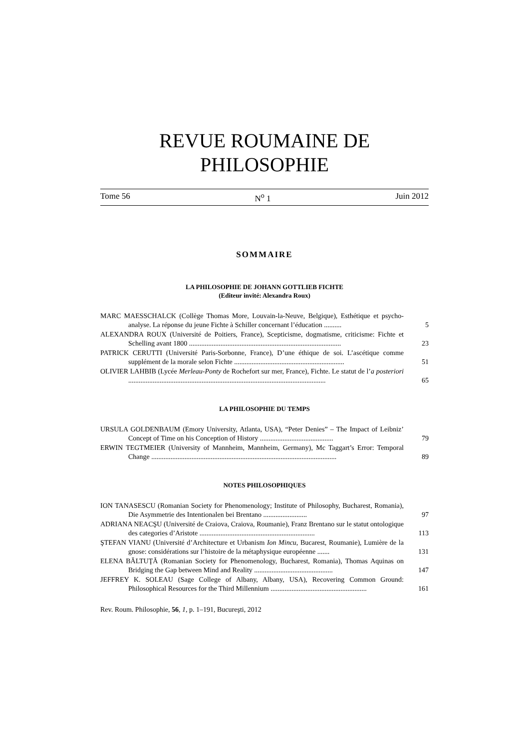REVUE ROUMAINE DE
PHILOSOPHIE
Tome 56 N<sup>o</sup> 1 Juin 2012
SOMMAIRE
LA PHILOSOPHIE DE JOHANN GOTTLIEB FICHTE
(Editeur invité: Alexandra Roux)
MARC MAESSCHALCK (Collège Thomas More, Louvain-la-Neuve, Belgique), Esthétique et psycho-analyse. La réponse du jeune Fichte à Schiller concernant l’éducation ..........
5
ALEXANDRA ROUX (Université de Poitiers, France), Scepticisme, dogmatisme, criticisme: Fichte et Schelling avant 1800 .......................................................................................
23
PATRICK CERUTTI (Université Paris-Sorbonne, France), D’une éthique de soi. L’ascétique comme supplément de la morale selon Fichte ...............................................................
51
OLIVIER LAHBIB (Lycée Merleau-Ponty de Rochefort sur mer, France), Fichte. Le statut de l’a posteriori .................................................................................................................
65
LA PHILOSOPHIE DU TEMPS
URSULA GOLDENBAUM (Emory University, Atlanta, USA), “Peter Denies” – The Impact of Leibniz’ Concept of Time on his Conception of History ..........................................
79
ERWIN TEGTMEIER (University of Mannheim, Mannheim, Germany), Mc Taggart’s Error: Temporal Change ..........................................................................................................
89
NOTES PHILOSOPHIQUES
ION TANASESCU (Romanian Society for Phenomenology; Institute of Philosophy, Bucharest, Romania), Die Asymmetrie des Intentionalen bei Brentano .........................
97
ADRIANA NEACŞU (Université de Craiova, Craiova, Roumanie), Franz Brentano sur le statut ontologique des categories d’Aristote ..................................................................
113
ŞTEFAN VIANU (Université d’Architecture et Urbanism Ion Mincu, Bucarest, Roumanie), Lumière de la gnose: considérations sur l’histoire de la métaphysique européenne .......
131
ELENA BĂLTUŢĂ (Romanian Society for Phenomenology, Bucharest, Romania), Thomas Aquinas on Bridging the Gap between Mind and Reality .............................................
147
JEFFREY K. SOLEAU (Sage College of Albany, Albany, USA), Recovering Common Ground: Philosophical Resources for the Third Millennium .......................................................
161
Rev. Roum. Philosophie, 56, 1, p. 1–191, Bucureşti, 2012